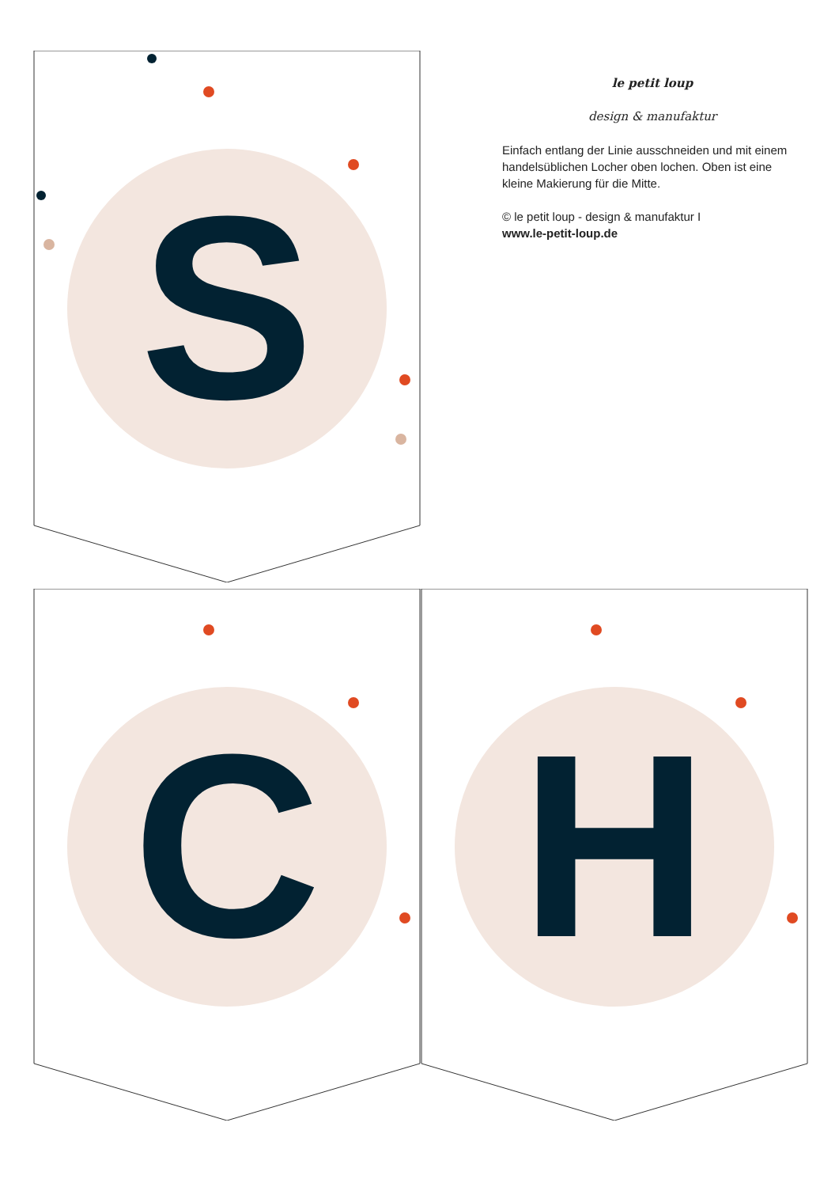S
C H
le petit loup
design & manufaktur
Einfach entlang der Linie ausschneiden und mit einem handelsüblichen Locher oben lochen. Oben ist eine kleine Makierung für die Mitte.
© le petit loup - design & manufaktur I
www.le-petit-loup.de